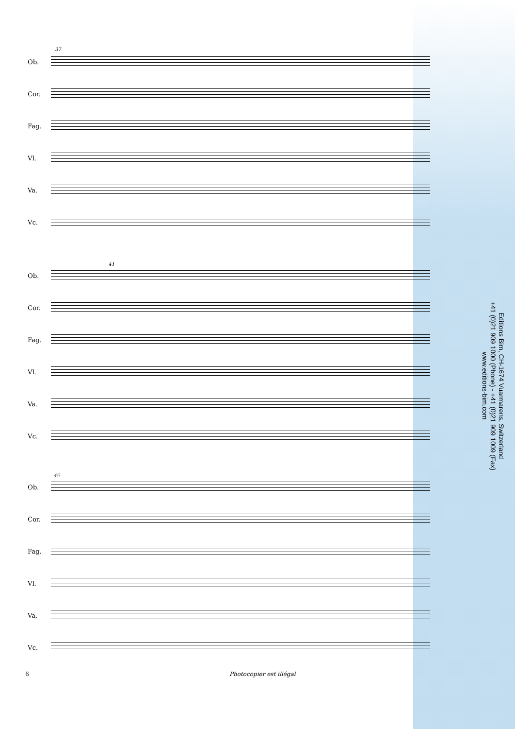37
Ob.
Cor.
Fag.
Vl.
Va.
Vc.
41
Ob.
Cor.
Fag.
Vl.
Va.
Vc.
45
Ob.
Cor.
Fag.
Vl.
Va.
Vc.
Editions Bim, CH-1674 Vuarmarens, Switzerland
+41 (0)21 909 1000 (Phone) - +41 (0)21 909 1009 (Fax)
www.editions-bim.com
6 Photocopier est illégal